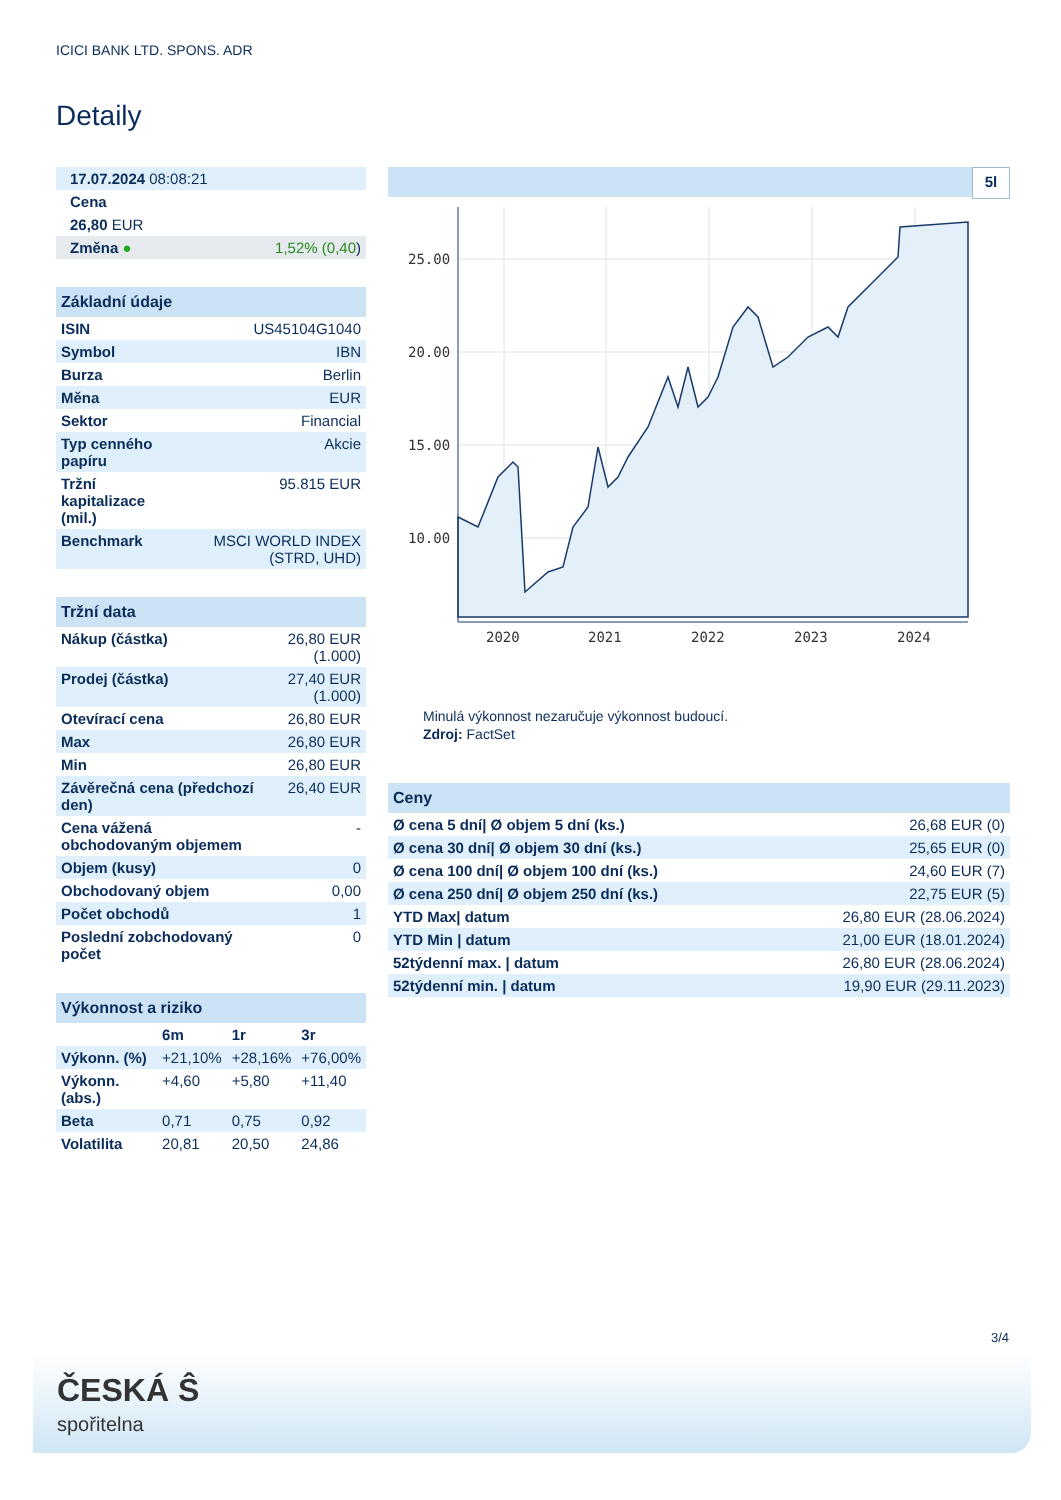ICICI BANK LTD. SPONS. ADR
Detaily
| 17.07.2024 08:08:21 | |
| Cena | |
| 26,80 EUR | |
| Změna ● | 1,52% (0,40 ) |
| Základní údaje | |
| --- | --- |
| ISIN | US45104G1040 |
| Symbol | IBN |
| Burza | Berlin |
| Měna | EUR |
| Sektor | Financial |
| Typ cenného papíru | Akcie |
| Tržní kapitalizace (mil.) | 95.815 EUR |
| Benchmark | MSCI WORLD INDEX (STRD, UHD) |
| Tržní data | |
| --- | --- |
| Nákup (částka) | 26,80 EUR (1.000) |
| Prodej (částka) | 27,40 EUR (1.000) |
| Otevírací cena | 26,80 EUR |
| Max | 26,80 EUR |
| Min | 26,80 EUR |
| Závěrečná cena (předchozí den) | 26,40 EUR |
| Cena vážená obchodovaným objemem | - |
| Objem (kusy) | 0 |
| Obchodovaný objem | 0,00 |
| Počet obchodů | 1 |
| Poslední zobchodovaný počet | 0 |
| Výkonnost a riziko | | | |
| --- | --- | --- | --- |
| | 6m | 1r | 3r |
| Výkonn. (%) | +21,10% | +28,16% | +76,00% |
| Výkonn. (abs.) | +4,60 | +5,80 | +11,40 |
| Beta | 0,71 | 0,75 | 0,92 |
| Volatilita | 20,81 | 20,50 | 24,86 |
5l
25.00
20.00
15.00
10.00
2020
2021
2022
2023
2024
Minulá výkonnost nezaručuje výkonnost budoucí.
Zdroj: FactSet
| Ceny | |
| --- | --- |
| Ø cena 5 dní/ Ø objem 5 dní (ks.) | 26,68 EUR (0) |
| Ø cena 30 dní/ Ø objem 30 dní (ks.) | 25,65 EUR (0) |
| Ø cena 100 dní/ Ø objem 100 dní (ks.) | 24,60 EUR (7) |
| Ø cena 250 dní/ Ø objem 250 dní (ks.) | 22,75 EUR (5) |
| YTD Max/ datum | 26,80 EUR (28.06.2024) |
| YTD Min / datum | 21,00 EUR (18.01.2024) |
| 52týdenní max. / datum | 26,80 EUR (28.06.2024) |
| 52týdenní min. / datum | 19,90 EUR (29.11.2023) |
3/4
ČESKÁ Ŝ
spořitelna